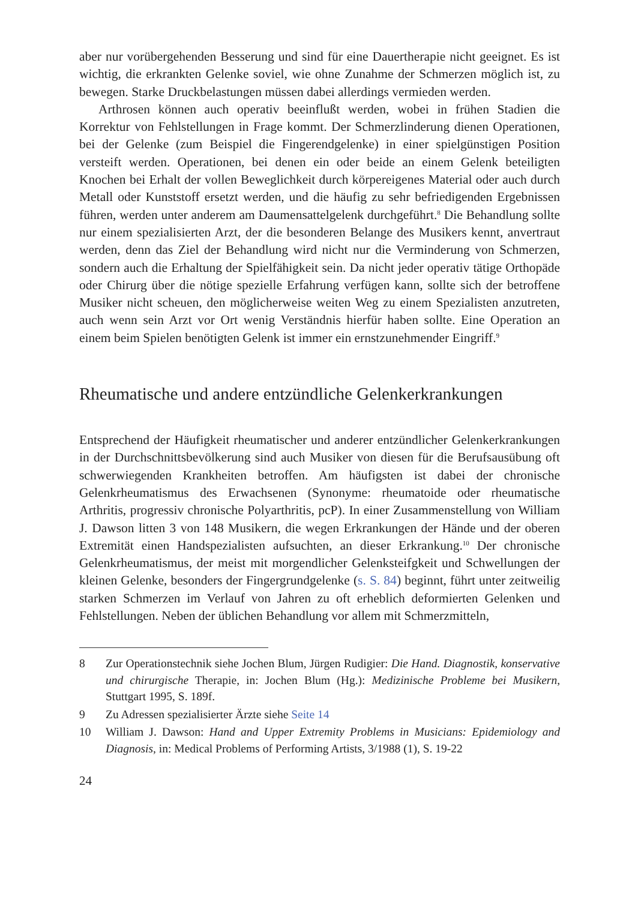aber nur vorübergehenden Besserung und sind für eine Dauertherapie nicht geeignet. Es ist wichtig, die erkrankten Gelenke soviel, wie ohne Zunahme der Schmerzen möglich ist, zu bewegen. Starke Druckbelastungen müssen dabei allerdings vermieden werden.
Arthrosen können auch operativ beeinflußt werden, wobei in frühen Stadien die Korrektur von Fehlstellungen in Frage kommt. Der Schmerzlinderung dienen Operationen, bei der Gelenke (zum Beispiel die Fingerendgelenke) in einer spielgünstigen Position versteift werden. Operationen, bei denen ein oder beide an einem Gelenk beteiligten Knochen bei Erhalt der vollen Beweglichkeit durch körpereigenes Material oder auch durch Metall oder Kunststoff ersetzt werden, und die häufig zu sehr befriedigenden Ergebnissen führen, werden unter anderem am Daumensattelgelenk durchgeführt.<sup>8</sup> Die Behandlung sollte nur einem spezialisierten Arzt, der die besonderen Belange des Musikers kennt, anvertraut werden, denn das Ziel der Behandlung wird nicht nur die Verminderung von Schmerzen, sondern auch die Erhaltung der Spielfähigkeit sein. Da nicht jeder operativ tätige Orthopäde oder Chirurg über die nötige spezielle Erfahrung verfügen kann, sollte sich der betroffene Musiker nicht scheuen, den möglicherweise weiten Weg zu einem Spezialisten anzutreten, auch wenn sein Arzt vor Ort wenig Verständnis hierfür haben sollte. Eine Operation an einem beim Spielen benötigten Gelenk ist immer ein ernstzunehmender Eingriff.<sup>9</sup>
Rheumatische und andere entzündliche Gelenkerkrankungen
Entsprechend der Häufigkeit rheumatischer und anderer entzündlicher Gelenkerkrankungen in der Durchschnittsbevölkerung sind auch Musiker von diesen für die Berufsausübung oft schwerwiegenden Krankheiten betroffen. Am häufigsten ist dabei der chronische Gelenkrheumatismus des Erwachsenen (Synonyme: rheumatoide oder rheumatische Arthritis, progressiv chronische Polyarthritis, pcP). In einer Zusammenstellung von William J. Dawson litten 3 von 148 Musikern, die wegen Erkrankungen der Hände und der oberen Extremität einen Handspezialisten aufsuchten, an dieser Erkrankung.<sup>10</sup> Der chronische Gelenkrheumatismus, der meist mit morgendlicher Gelenksteifgkeit und Schwellungen der kleinen Gelenke, besonders der Fingergrundgelenke (s. S. 84) beginnt, führt unter zeitweilig starken Schmerzen im Verlauf von Jahren zu oft erheblich deformierten Gelenken und Fehlstellungen. Neben der üblichen Behandlung vor allem mit Schmerzmitteln,
8 Zur Operationstechnik siehe Jochen Blum, Jürgen Rudigier: Die Hand. Diagnostik, konservative und chirurgische Therapie, in: Jochen Blum (Hg.): Medizinische Probleme bei Musikern, Stuttgart 1995, S. 189f.
9 Zu Adressen spezialisierter Ärzte siehe Seite 14
10 William J. Dawson: Hand and Upper Extremity Problems in Musicians: Epidemiology and Diagnosis, in: Medical Problems of Performing Artists, 3/1988 (1), S. 19-22
24